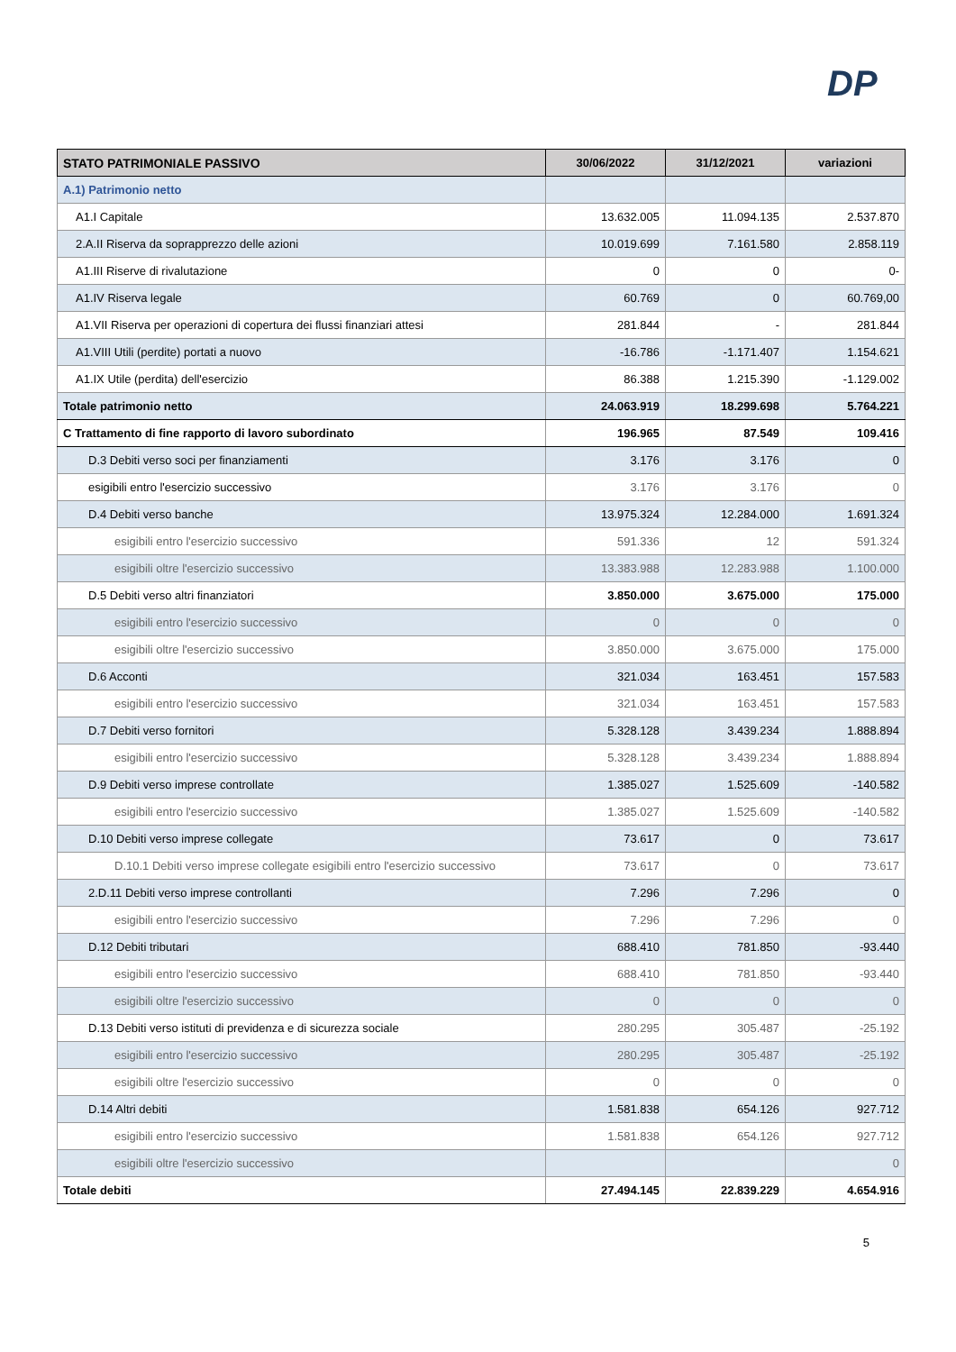DP
| STATO PATRIMONIALE PASSIVO | 30/06/2022 | 31/12/2021 | variazioni |
| --- | --- | --- | --- |
| A.1) Patrimonio netto | | | |
| A1.I Capitale | 13.632.005 | 11.094.135 | 2.537.870 |
| 2.A.II Riserva da soprapprezzo delle azioni | 10.019.699 | 7.161.580 | 2.858.119 |
| A1.III Riserve di rivalutazione | 0 | 0 | 0- |
| A1.IV Riserva legale | 60.769 | 0 | 60.769,00 |
| A1.VII Riserva per operazioni di copertura dei flussi finanziari attesi | 281.844 | - | 281.844 |
| A1.VIII Utili (perdite) portati a nuovo | -16.786 | -1.171.407 | 1.154.621 |
| A1.IX Utile (perdita) dell'esercizio | 86.388 | 1.215.390 | -1.129.002 |
| Totale patrimonio netto | 24.063.919 | 18.299.698 | 5.764.221 |
| C Trattamento di fine rapporto di lavoro subordinato | 196.965 | 87.549 | 109.416 |
| D.3 Debiti verso soci per finanziamenti | 3.176 | 3.176 | 0 |
| esigibili entro l'esercizio successivo | 3.176 | 3.176 | 0 |
| D.4 Debiti verso banche | 13.975.324 | 12.284.000 | 1.691.324 |
| esigibili entro l'esercizio successivo | 591.336 | 12 | 591.324 |
| esigibili oltre l'esercizio successivo | 13.383.988 | 12.283.988 | 1.100.000 |
| D.5 Debiti verso altri finanziatori | 3.850.000 | 3.675.000 | 175.000 |
| esigibili entro l'esercizio successivo | 0 | 0 | 0 |
| esigibili oltre l'esercizio successivo | 3.850.000 | 3.675.000 | 175.000 |
| D.6 Acconti | 321.034 | 163.451 | 157.583 |
| esigibili entro l'esercizio successivo | 321.034 | 163.451 | 157.583 |
| D.7 Debiti verso fornitori | 5.328.128 | 3.439.234 | 1.888.894 |
| esigibili entro l'esercizio successivo | 5.328.128 | 3.439.234 | 1.888.894 |
| D.9 Debiti verso imprese controllate | 1.385.027 | 1.525.609 | -140.582 |
| esigibili entro l'esercizio successivo | 1.385.027 | 1.525.609 | -140.582 |
| D.10 Debiti verso imprese collegate | 73.617 | 0 | 73.617 |
| D.10.1 Debiti verso imprese collegate esigibili entro l'esercizio successivo | 73.617 | 0 | 73.617 |
| 2.D.11 Debiti verso imprese controllanti | 7.296 | 7.296 | 0 |
| esigibili entro l'esercizio successivo | 7.296 | 7.296 | 0 |
| D.12 Debiti tributari | 688.410 | 781.850 | -93.440 |
| esigibili entro l'esercizio successivo | 688.410 | 781.850 | -93.440 |
| esigibili oltre l'esercizio successivo | 0 | 0 | 0 |
| D.13 Debiti verso istituti di previdenza e di sicurezza sociale | 280.295 | 305.487 | -25.192 |
| esigibili entro l'esercizio successivo | 280.295 | 305.487 | -25.192 |
| esigibili oltre l'esercizio successivo | 0 | 0 | 0 |
| D.14 Altri debiti | 1.581.838 | 654.126 | 927.712 |
| esigibili entro l'esercizio successivo | 1.581.838 | 654.126 | 927.712 |
| esigibili oltre l'esercizio successivo | | | 0 |
| Totale debiti | 27.494.145 | 22.839.229 | 4.654.916 |
5